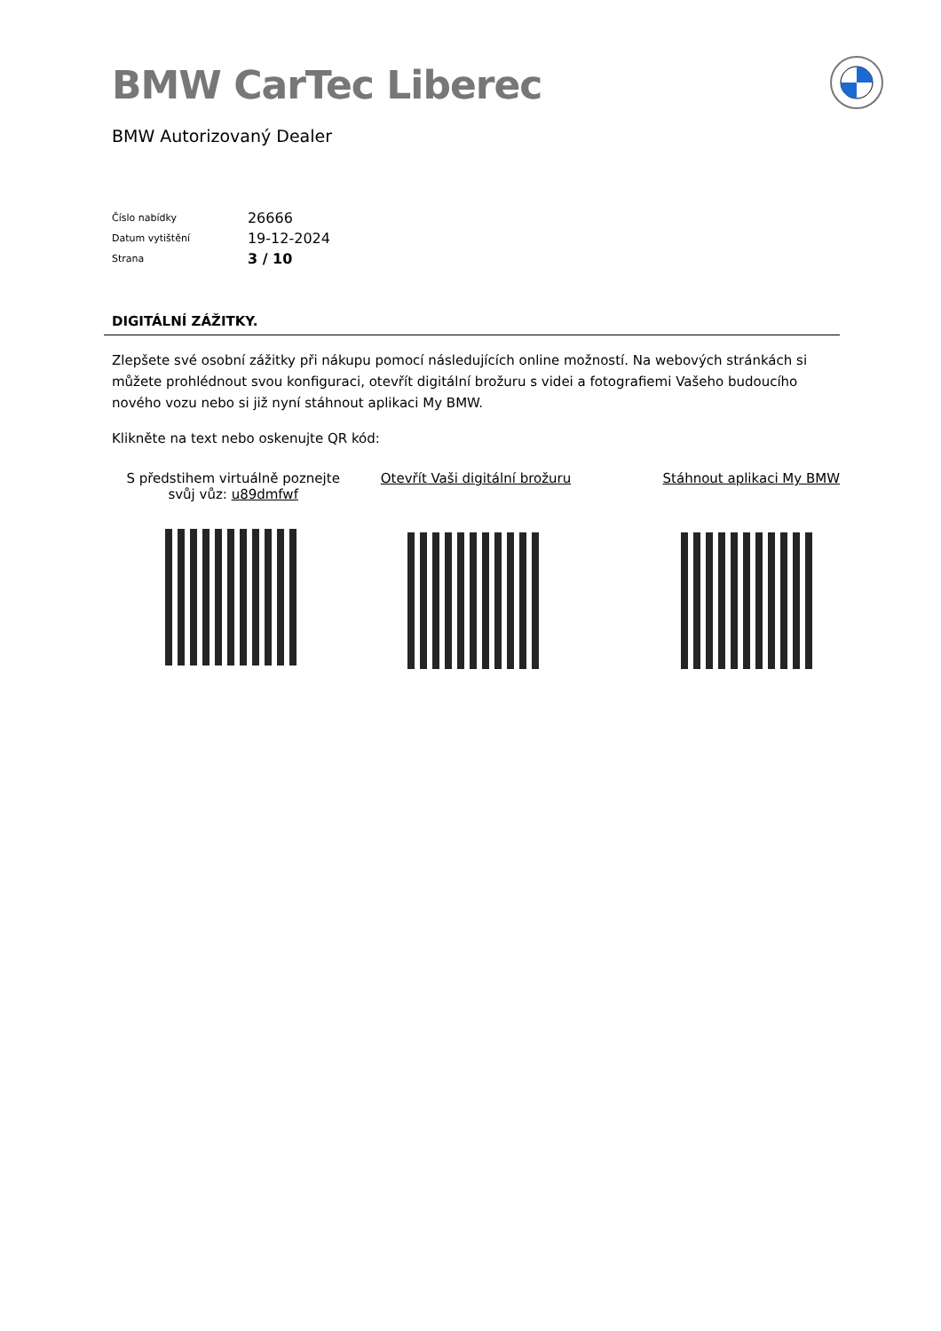BMW CarTec Liberec
BMW Autorizovaný Dealer
| Číslo nabídky | 26666 |
| Datum vytištění | 19-12-2024 |
| Strana | 3 / 10 |
DIGITÁLNÍ ZÁŽITKY.
Zlepšete své osobní zážitky při nákupu pomocí následujících online možností. Na webových stránkách si můžete prohlédnout svou konfiguraci, otevřít digitální brožuru s videi a fotografiemi Vašeho budoucího nového vozu nebo si již nyní stáhnout aplikaci My BMW.
Klikněte na text nebo oskenujte QR kód:
S předstihem virtuálně poznejte svůj vůz: u89dmfwf
Otevřít Vaši digitální brožuru Stáhnout aplikaci My BMW